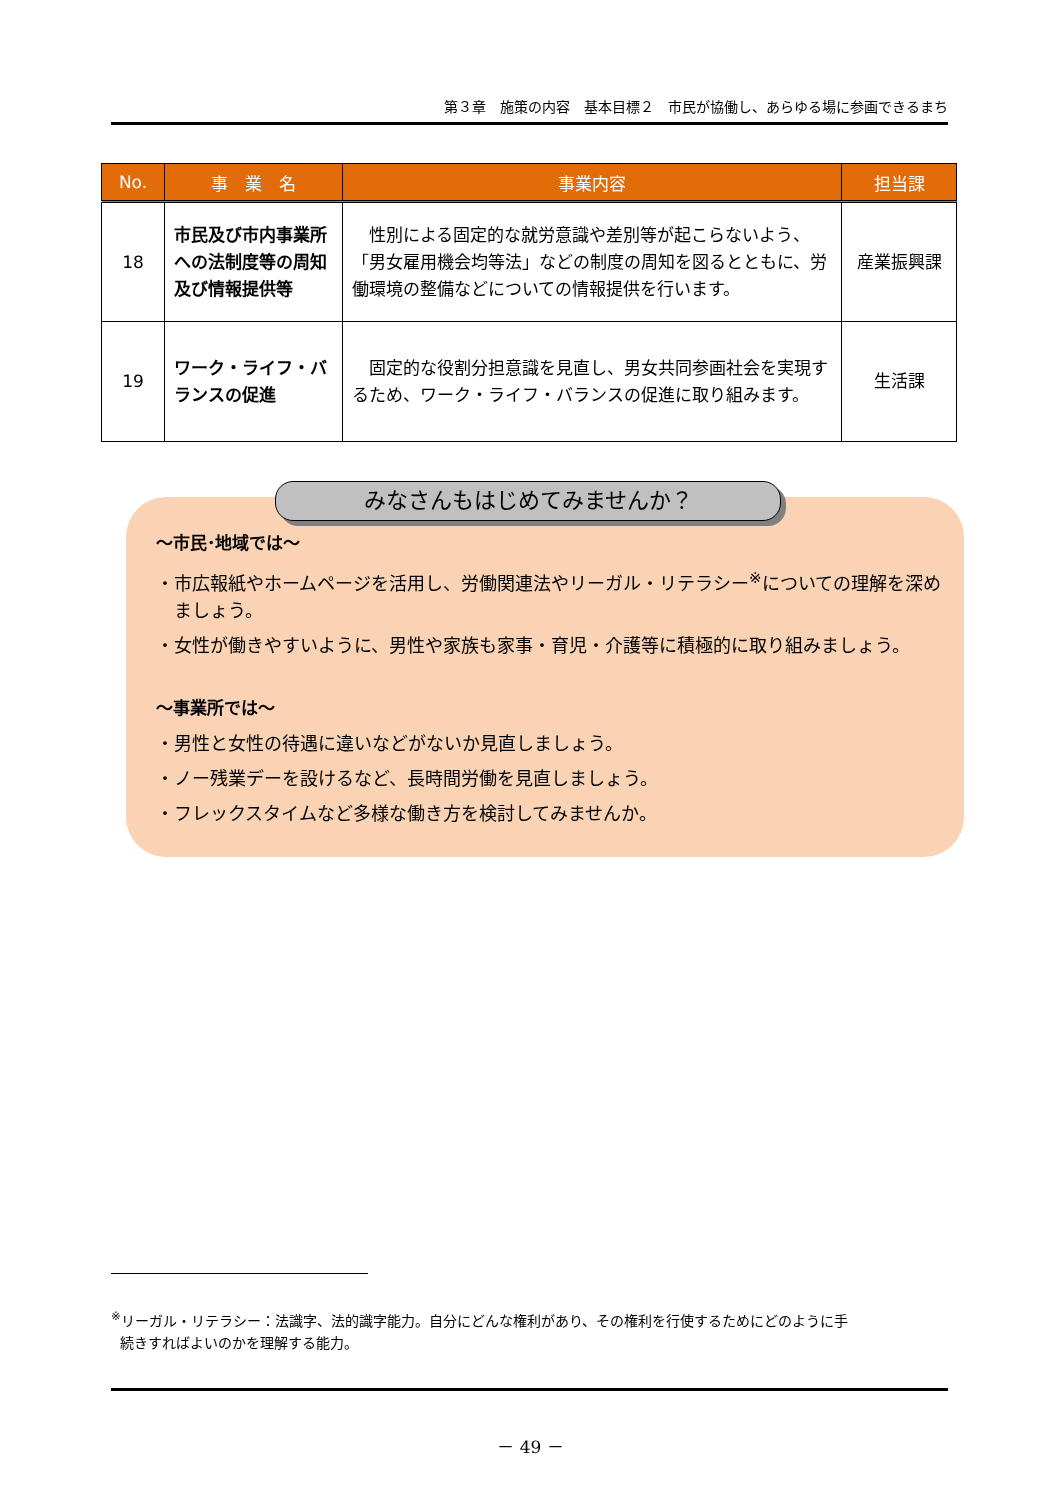第３章　施策の内容　基本目標２　市民が協働し、あらゆる場に参画できるまち
| No. | 事 業 名 | 事業内容 | 担当課 |
| --- | --- | --- | --- |
| 18 | 市民及び市内事業所への法制度等の周知及び情報提供等 | 性別による固定的な就労意識や差別等が起こらないよう、「男女雇用機会均等法」などの制度の周知を図るとともに、労働環境の整備などについての情報提供を行います。 | 産業振興課 |
| 19 | ワーク・ライフ・バランスの促進 | 固定的な役割分担意識を見直し、男女共同参画社会を実現するため、ワーク・ライフ・バランスの促進に取り組みます。 | 生活課 |
みなさんもはじめてみませんか？
～市民･地域では～
・市広報紙やホームページを活用し、労働関連法やリーガル・リテラシー<sup>※</sup>についての理解を深めましょう。
・女性が働きやすいように、男性や家族も家事・育児・介護等に積極的に取り組みましょう。
～事業所では～
・男性と女性の待遇に違いなどがないか見直しましょう。
・ノー残業デーを設けるなど、長時間労働を見直しましょう。
・フレックスタイムなど多様な働き方を検討してみませんか。
<sup>※</sup>リーガル・リテラシー：法識字、法的識字能力。自分にどんな権利があり、その権利を行使するためにどのように手
続きすればよいのかを理解する能力。
－ 49 －